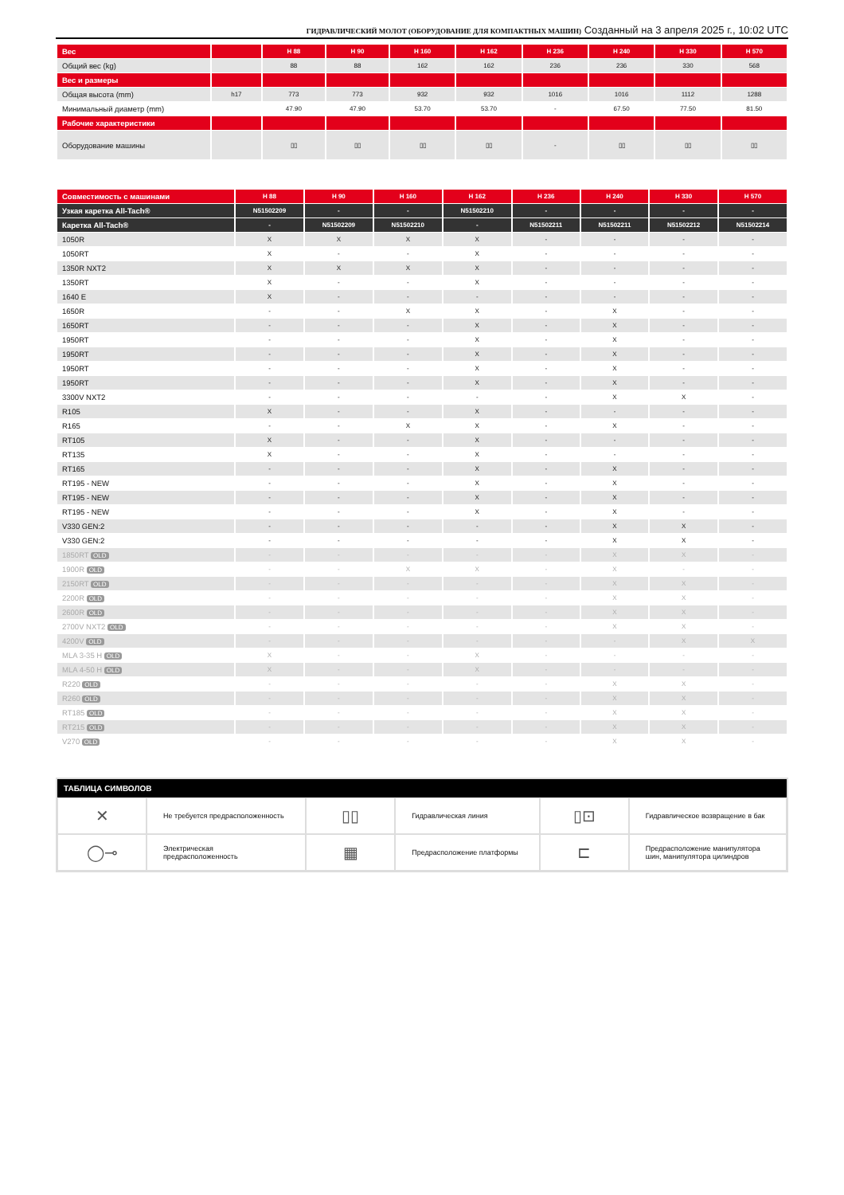ГИДРАВЛИЧЕСКИЙ МОЛОТ (ОБОРУДОВАНИЕ ДЛЯ КОМПАКТНЫХ МАШИН) Созданный на 3 апреля 2025 г., 10:02 UTC
| Вес | | H 88 | H 90 | H 160 | H 162 | H 236 | H 240 | H 330 | H 570 |
| --- | --- | --- | --- | --- | --- | --- | --- | --- | --- |
| Общий вес (kg) | | 88 | 88 | 162 | 162 | 236 | 236 | 330 | 568 |
| Вес и размеры | | | | | | | | | |
| Общая высота (mm) | h17 | 773 | 773 | 932 | 932 | 1016 | 1016 | 1112 | 1288 |
| Минимальный диаметр (mm) | | 47.90 | 47.90 | 53.70 | 53.70 | - | 67.50 | 77.50 | 81.50 |
| Рабочие характеристики | | | | | | | | | |
| Оборудование машины | | ▯▯ | ▯▯ | ▯▯ | ▯▯ | - | ▯▯ | ▯▯ | ▯▯ |
| Совместимость с машинами | H 88 | H 90 | H 160 | H 162 | H 236 | H 240 | H 330 | H 570 |
| --- | --- | --- | --- | --- | --- | --- | --- | --- |
| Узкая каретка All-Tach® | N51502209 | - | - | N51502210 | - | - | - | - |
| Каретка All-Tach® | - | N51502209 | N51502210 | - | N51502211 | N51502211 | N51502212 | N51502214 |
| 1050R | X | X | X | X | - | - | - | - |
| 1050RT | X | - | - | X | - | - | - | - |
| 1350R NXT2 | X | X | X | X | - | - | - | - |
| 1350RT | X | - | - | X | - | - | - | - |
| 1640 E | X | - | - | - | - | - | - | - |
| 1650R | - | - | X | X | - | X | - | - |
| 1650RT | - | - | - | X | - | X | - | - |
| 1950RT | - | - | - | X | - | X | - | - |
| 1950RT | - | - | - | X | - | X | - | - |
| 1950RT | - | - | - | X | - | X | - | - |
| 1950RT | - | - | - | X | - | X | - | - |
| 3300V NXT2 | - | - | - | - | - | X | X | - |
| R105 | X | - | - | X | - | - | - | - |
| R165 | - | - | X | X | - | X | - | - |
| RT105 | X | - | - | X | - | - | - | - |
| RT135 | X | - | - | X | - | - | - | - |
| RT165 | - | - | - | X | - | X | - | - |
| RT195 - NEW | - | - | - | X | - | X | - | - |
| RT195 - NEW | - | - | - | X | - | X | - | - |
| RT195 - NEW | - | - | - | X | - | X | - | - |
| V330 GEN:2 | - | - | - | - | - | X | X | - |
| V330 GEN:2 | - | - | - | - | - | X | X | - |
| 1850RT OLD | - | - | - | - | - | X | X | - |
| 1900R OLD | - | - | X | X | - | X | - | - |
| 2150RT OLD | - | - | - | - | - | X | X | - |
| 2200R OLD | - | - | - | - | - | X | X | - |
| 2600R OLD | - | - | - | - | - | X | X | - |
| 2700V NXT2 OLD | - | - | - | - | - | X | X | - |
| 4200V OLD | - | - | - | - | - | - | X | X |
| MLA 3-35 H OLD | X | - | - | X | - | - | - | - |
| MLA 4-50 H OLD | X | - | - | X | - | - | - | - |
| R220 OLD | - | - | - | - | - | X | X | - |
| R260 OLD | - | - | - | - | - | X | X | - |
| RT185 OLD | - | - | - | - | - | X | X | - |
| RT215 OLD | - | - | - | - | - | X | X | - |
| V270 OLD | - | - | - | - | - | X | X | - |
ТАБЛИЦА СИМВОЛОВ
| ✕ | Не требуется предрасположенность | ▯▯ | Гидравлическая линия | ▯⊡ | Гидравлическое возвращение в бак |
| ◯⊸ | Электрическая предрасположенность | ▦ | Предрасположение платформы | ⊏ | Предрасположение манипулятора шин, манипулятора цилиндров |